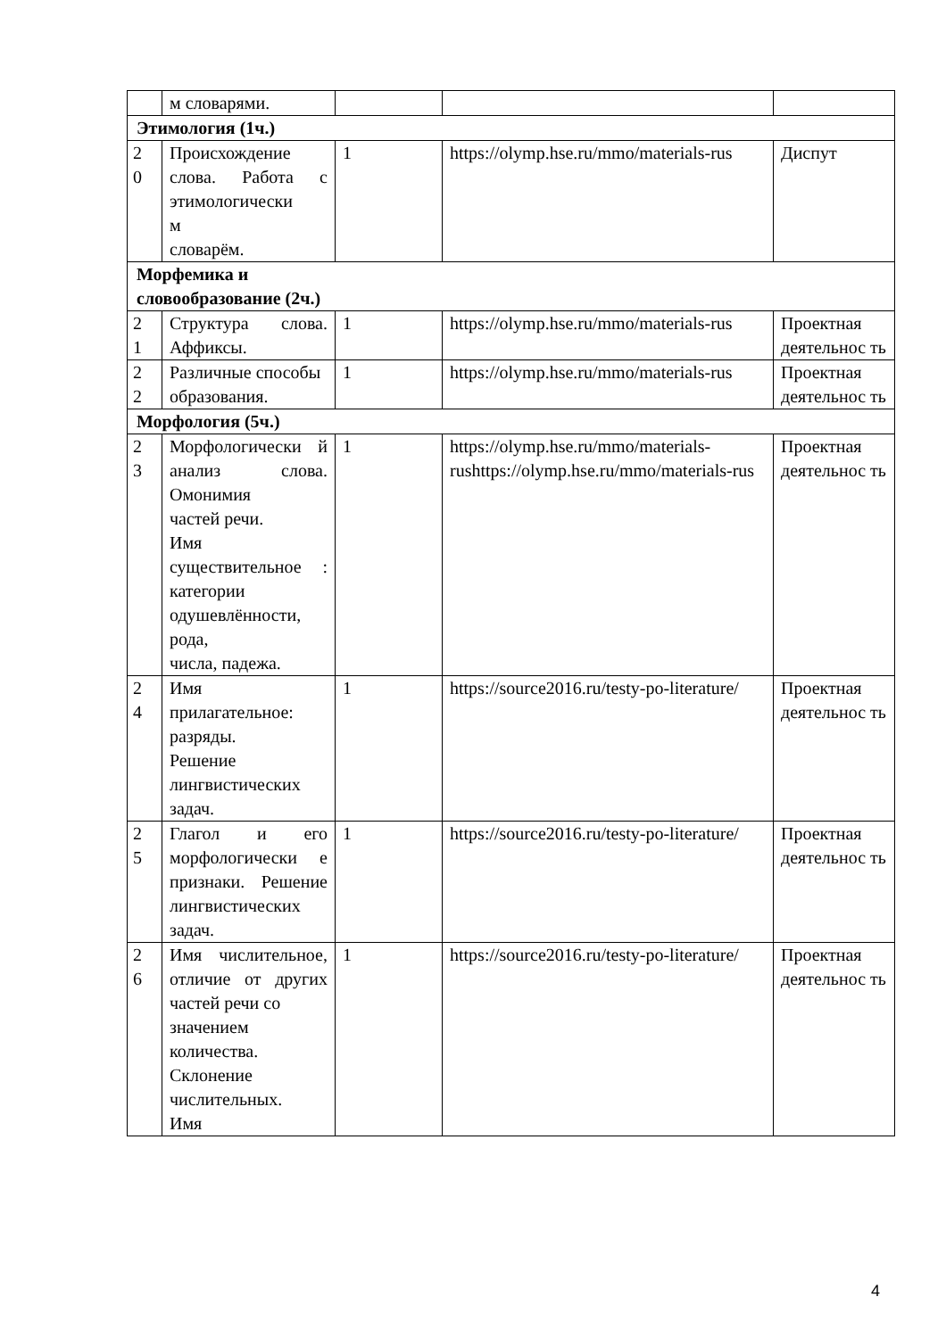| | м словарями. | | | |
| Этимология (1ч.) | | | | |
| 2 0 | Происхождение слова. Работа с этимологически м словарём. | 1 | https://olymp.hse.ru/mmo/materials-rus | Диспут |
| Морфемика и словообразование (2ч.) | | | | |
| 2 1 | Структура слова. Аффиксы. | 1 | https://olymp.hse.ru/mmo/materials-rus | Проектная деятельнос ть |
| 2 2 | Различные способы образования. | 1 | https://olymp.hse.ru/mmo/materials-rus | Проектная деятельнос ть |
| Морфология (5ч.) | | | | |
| 2 3 | Морфологически й анализ слова. Омонимия частей речи. Имя существительное : категории одушевлённости, рода, числа, падежа. | 1 | https://olymp.hse.ru/mmo/materials-rushttps://olymp.hse.ru/mmo/materials-rus | Проектная деятельнос ть |
| 2 4 | Имя прилагательное: разряды. Решение лингвистических задач. | 1 | https://source2016.ru/testy-po-literature/ | Проектная деятельнос ть |
| 2 5 | Глагол и его морфологически е признаки. Решение лингвистических задач. | 1 | https://source2016.ru/testy-po-literature/ | Проектная деятельнос ть |
| 2 6 | Имя числительное, отличие от других частей речи со значением количества. Склонение числительных. Имя | 1 | https://source2016.ru/testy-po-literature/ | Проектная деятельнос ть |
4